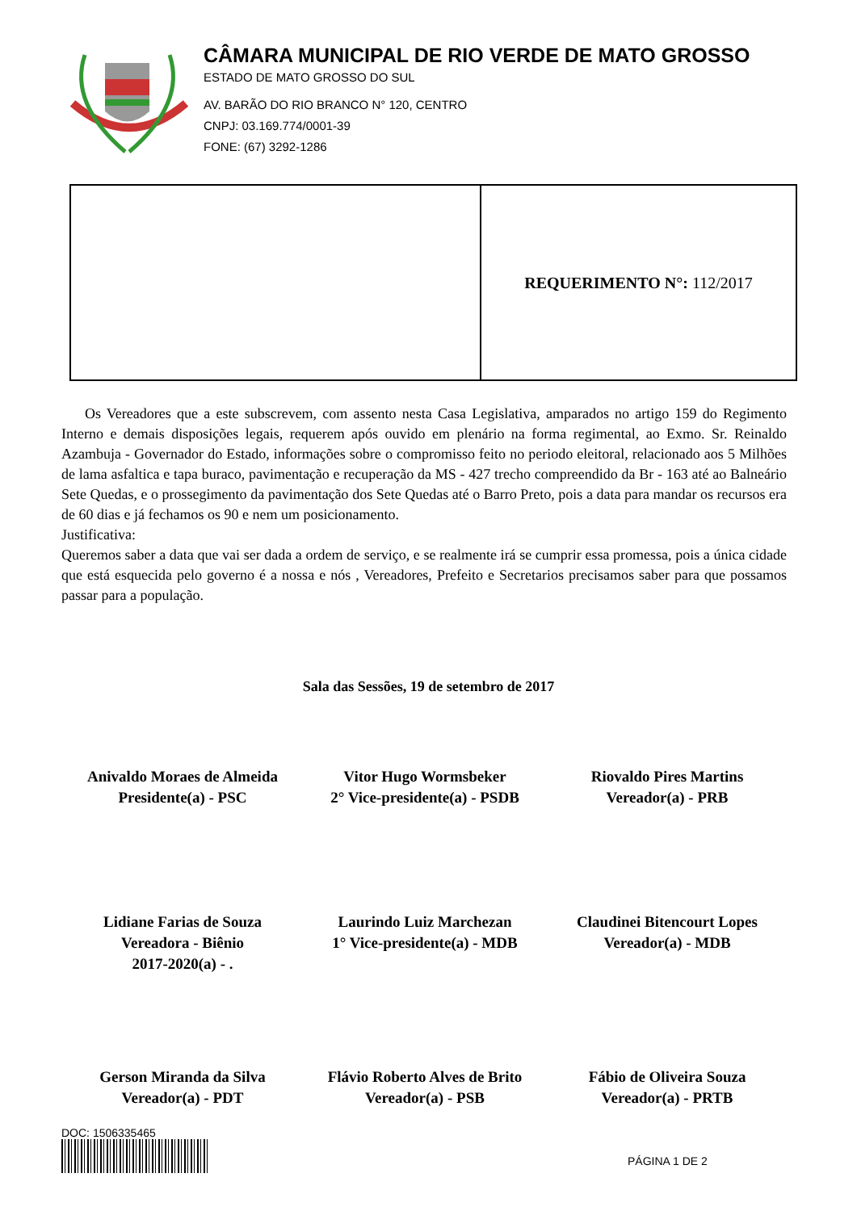CÂMARA MUNICIPAL DE RIO VERDE DE MATO GROSSO
ESTADO DE MATO GROSSO DO SUL
AV. BARÃO DO RIO BRANCO N° 120, CENTRO
CNPJ: 03.169.774/0001-39
FONE: (67) 3292-1286
REQUERIMENTO N°: 112/2017
Os Vereadores que a este subscrevem, com assento nesta Casa Legislativa, amparados no artigo 159 do Regimento Interno e demais disposições legais, requerem após ouvido em plenário na forma regimental, ao Exmo. Sr. Reinaldo Azambuja - Governador do Estado, informações sobre o compromisso feito no periodo eleitoral, relacionado aos 5 Milhões de lama asfaltica e tapa buraco, pavimentação e recuperação da MS - 427 trecho compreendido da Br - 163 até ao Balneário Sete Quedas, e o prossegimento da pavimentação dos Sete Quedas até o Barro Preto, pois a data para mandar os recursos era de 60 dias e já fechamos os 90 e nem um posicionamento.
Justificativa:
Queremos saber a data que vai ser dada a ordem de serviço, e se realmente irá se cumprir essa promessa, pois a única cidade que está esquecida pelo governo é a nossa e nós , Vereadores, Prefeito e Secretarios precisamos saber para que possamos passar para a população.
Sala das Sessões, 19 de setembro de 2017
Anivaldo Moraes de Almeida
Presidente(a) - PSC
Vitor Hugo Wormsbeker
2° Vice-presidente(a) - PSDB
Riovaldo Pires Martins
Vereador(a) - PRB
Lidiane Farias de Souza
Vereadora - Biênio
2017-2020(a) - .
Laurindo Luiz Marchezan
1° Vice-presidente(a) - MDB
Claudinei Bitencourt Lopes
Vereador(a) - MDB
Gerson Miranda da Silva
Vereador(a) - PDT
Flávio Roberto Alves de Brito
Vereador(a) - PSB
Fábio de Oliveira Souza
Vereador(a) - PRTB
DOC: 1506335465
PÁGINA 1 DE 2